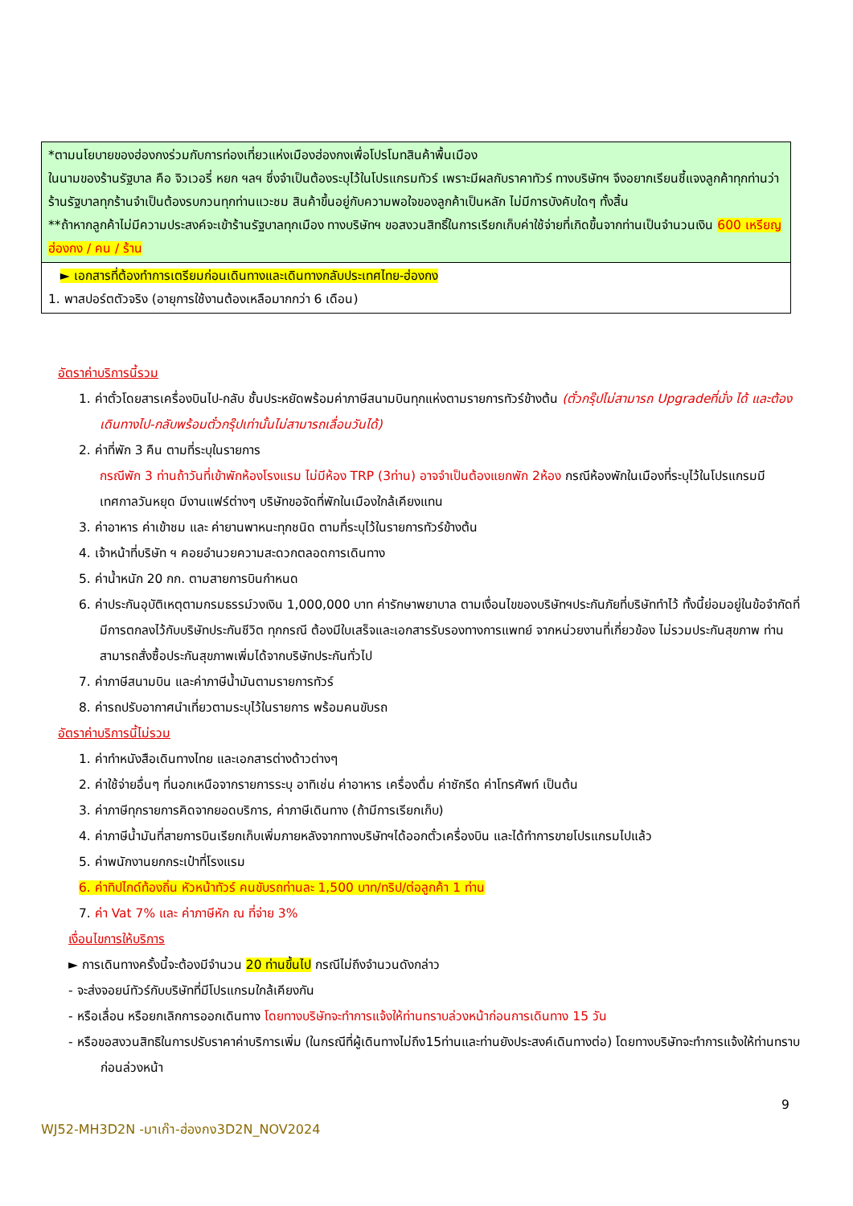| *ตามนโยบายของฮ่องกงร่วมกับการท่องเที่ยวแห่งเมืองฮ่องกงเพื่อโปรโมทสินค้าพื้นเมือง ในนามของร้านรัฐบาล คือ จิวเวอรี่ หยก ฯลฯ ซึ่งจำเป็นต้องระบุไว้ในโปรแกรมทัวร์ เพราะมีผลกับราคาทัวร์ ทางบริษัทฯ จึงอยากเรียนชี้แจงลูกค้าทุกท่านว่า ร้านรัฐบาลทุกร้านจำเป็นต้องรบกวนทุกท่านแวะชม สินค้าขึ้นอยู่กับความพอใจของลูกค้าเป็นหลัก ไม่มีการบังคับใดๆ ทั้งสิ้น **ถ้าหากลูกค้าไม่มีความประสงค์จะเข้าร้านรัฐบาลทุกเมือง ทางบริษัทฯ ขอสงวนสิทธิ์ในการเรียกเก็บค่าใช้จ่ายที่เกิดขึ้นจากท่านเป็นจำนวนเงิน 600 เหรียญฮ่องกง / คน / ร้าน |
| ► เอกสารที่ต้องทำการเตรียมก่อนเดินทางและเดินทางกลับประเทศไทย-ฮ่องกง 1. พาสปอร์ตตัวจริง (อายุการใช้งานต้องเหลือมากกว่า 6 เดือน) |
อัตราค่าบริการนี้รวม
1. ค่าตั๋วโดยสารเครื่องบินไป-กลับ ชั้นประหยัดพร้อมค่าภาษีสนามบินทุกแห่งตามรายการทัวร์ข้างต้น (ตั๋วกรุ๊ปไม่สามารถ Upgradeที่นั่ง ได้ และต้องเดินทางไป-กลับพร้อมตั๋วกรุ๊ปเท่านั้นไม่สามารถเลื่อนวันได้)
2. ค่าที่พัก 3 คืน ตามที่ระบุในรายการ
กรณีพัก 3 ท่านถ้าวันที่เข้าพักห้องโรงแรม ไม่มีห้อง TRP (3ท่าน) อาจจำเป็นต้องแยกพัก 2ห้อง กรณีห้องพักในเมืองที่ระบุไว้ในโปรแกรมมีเทศกาลวันหยุด มีงานแฟร์ต่างๆ บริษัทขอจัดที่พักในเมืองใกล้เคียงแทน
3. ค่าอาหาร ค่าเข้าชม และ ค่ายานพาหนะทุกชนิด ตามที่ระบุไว้ในรายการทัวร์ข้างต้น
4. เจ้าหน้าที่บริษัท ฯ คอยอำนวยความสะดวกตลอดการเดินทาง
5. ค่าน้ำหนัก 20 กก. ตามสายการบินกำหนด
6. ค่าประกันอุบัติเหตุตามกรมธรรม์วงเงิน 1,000,000 บาท ค่ารักษาพยาบาล ตามเงื่อนไขของบริษัทฯประกันภัยที่บริษัททำไว้ ทั้งนี้ย่อมอยู่ในข้อจำกัดที่มีการตกลงไว้กับบริษัทประกันชีวิต ทุกกรณี ต้องมีใบเสร็จและเอกสารรับรองทางการแพทย์ จากหน่วยงานที่เกี่ยวข้อง ไม่รวมประกันสุขภาพ ท่านสามารถสั่งซื้อประกันสุขภาพเพิ่มได้จากบริษัทประกันทั่วไป
7. ค่าภาษีสนามบิน และค่าภาษีน้ำมันตามรายการทัวร์
8. ค่ารถปรับอากาศนำเที่ยวตามระบุไว้ในรายการ พร้อมคนขับรถ
อัตราค่าบริการนี้ไม่รวม
1. ค่าทำหนังสือเดินทางไทย และเอกสารต่างด้าวต่างๆ
2. ค่าใช้จ่ายอื่นๆ ที่นอกเหนือจากรายการระบุ อาทิเช่น ค่าอาหาร เครื่องดื่ม ค่าซักรีด ค่าโทรศัพท์ เป็นต้น
3. ค่าภาษีทุกรายการคิดจากยอดบริการ, ค่าภาษีเดินทาง (ถ้ามีการเรียกเก็บ)
4. ค่าภาษีน้ำมันที่สายการบินเรียกเก็บเพิ่มภายหลังจากทางบริษัทฯได้ออกตั๋วเครื่องบิน และได้ทำการขายโปรแกรมไปแล้ว
5. ค่าพนักงานยกกระเป๋าที่โรงแรม
6. ค่าทิปไกด์ท้องถิ่น หัวหน้าทัวร์ คนขับรถท่านละ 1,500 บาท/ทริป/ต่อลูกค้า 1 ท่าน
7. ค่า Vat 7% และ ค่าภาษีหัก ณ ที่จ่าย 3%
เงื่อนไขการให้บริการ
► การเดินทางครั้งนี้จะต้องมีจำนวน 20 ท่านขึ้นไป กรณีไม่ถึงจำนวนดังกล่าว
- จะส่งจอยน์ทัวร์กับบริษัทที่มีโปรแกรมใกล้เคียงกัน
- หรือเลื่อน หรือยกเลิกการออกเดินทาง โดยทางบริษัทจะทำการแจ้งให้ท่านทราบล่วงหน้าก่อนการเดินทาง 15 วัน
- หรือขอสงวนสิทธิในการปรับราคาค่าบริการเพิ่ม (ในกรณีที่ผู้เดินทางไม่ถึง15ท่านและท่านยังประสงค์เดินทางต่อ) โดยทางบริษัทจะทำการแจ้งให้ท่านทราบก่อนล่วงหน้า
9
WJ52-MH3D2N -มาเก๊า-ฮ่องกง3D2N_NOV2024